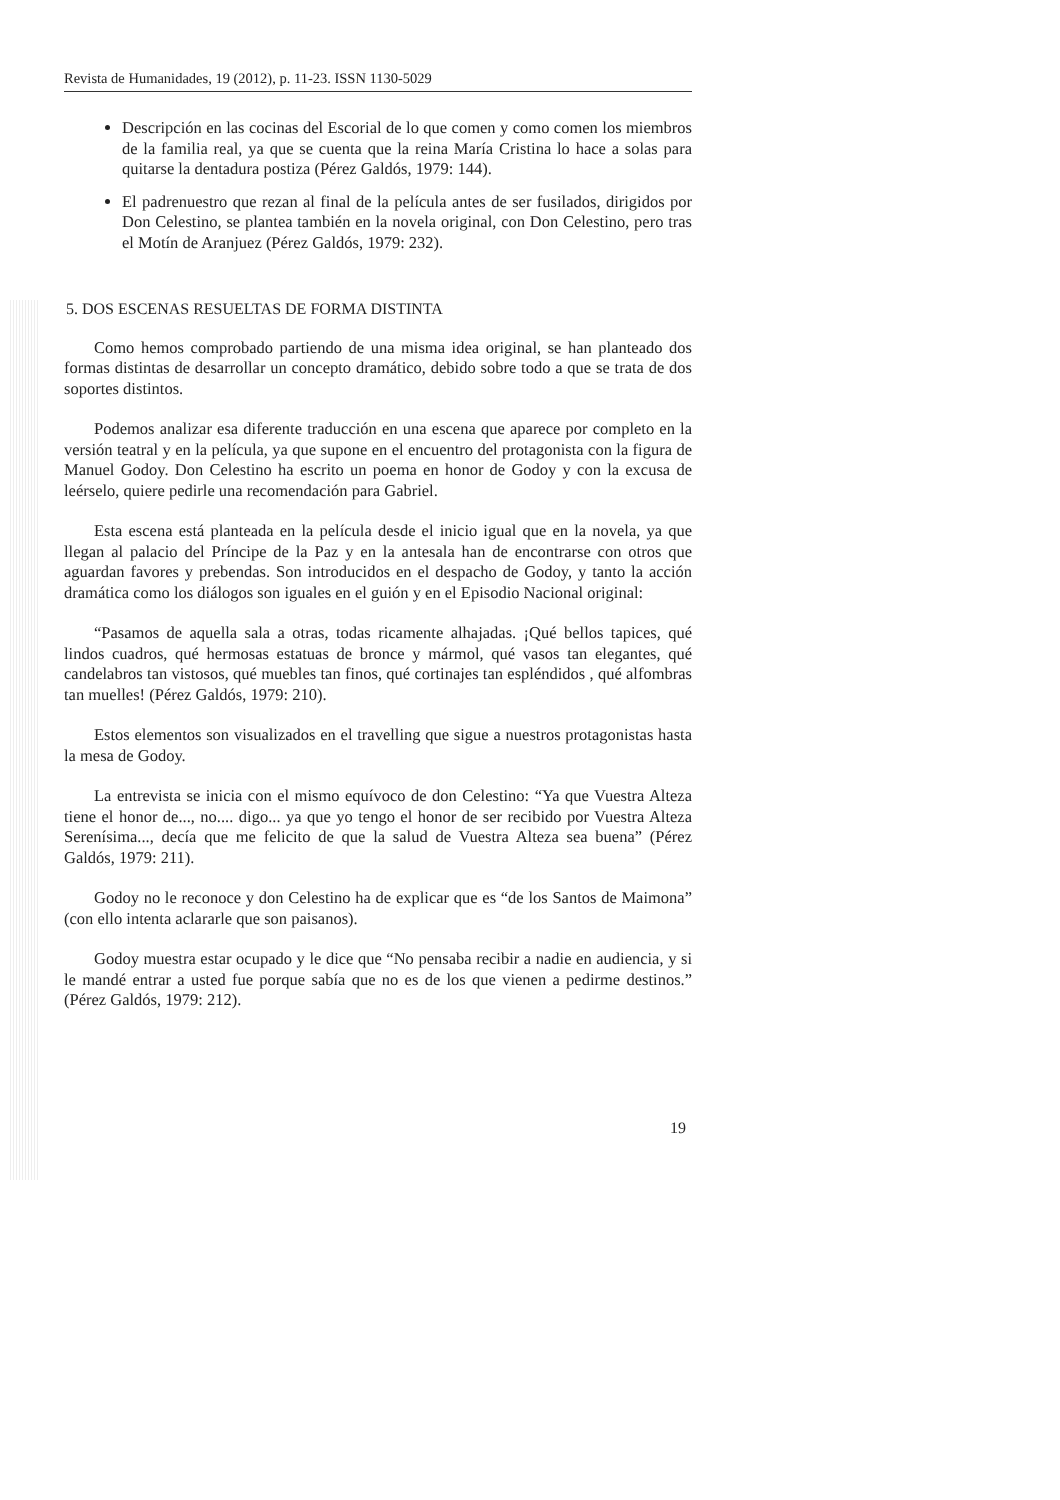Revista de Humanidades, 19 (2012), p. 11-23. ISSN 1130-5029
Descripción en las cocinas del Escorial de lo que comen y como comen los miembros de la familia real, ya que se cuenta que la reina María Cristina lo hace a solas para quitarse la dentadura postiza (Pérez Galdós, 1979: 144).
El padrenuestro que rezan al final de la película antes de ser fusilados, dirigidos por Don Celestino, se plantea también en la novela original, con Don Celestino, pero tras el Motín de Aranjuez (Pérez Galdós, 1979: 232).
5. DOS ESCENAS RESUELTAS DE FORMA DISTINTA
Como hemos comprobado partiendo de una misma idea original, se han planteado dos formas distintas de desarrollar un concepto dramático, debido sobre todo a que se trata de dos soportes distintos.
Podemos analizar esa diferente traducción en una escena que aparece por completo en la versión teatral y en la película, ya que supone en el encuentro del protagonista con la figura de Manuel Godoy. Don Celestino ha escrito un poema en honor de Godoy y con la excusa de leérselo, quiere pedirle una recomendación para Gabriel.
Esta escena está planteada en la película desde el inicio igual que en la novela, ya que llegan al palacio del Príncipe de la Paz y en la antesala han de encontrarse con otros que aguardan favores y prebendas. Son introducidos en el despacho de Godoy, y tanto la acción dramática como los diálogos son iguales en el guión y en el Episodio Nacional original:
“Pasamos de aquella sala a otras, todas ricamente alhajadas. ¡Qué bellos tapices, qué lindos cuadros, qué hermosas estatuas de bronce y mármol, qué vasos tan elegantes, qué candelabros tan vistosos, qué muebles tan finos, qué cortinajes tan espléndidos , qué alfombras tan muelles! (Pérez Galdós, 1979: 210).
Estos elementos son visualizados en el travelling que sigue a nuestros protagonistas hasta la mesa de Godoy.
La entrevista se inicia con el mismo equívoco de don Celestino: “Ya que Vuestra Alteza tiene el honor de..., no.... digo... ya que yo tengo el honor de ser recibido por Vuestra Alteza Serenísima..., decía que me felicito de que la salud de Vuestra Alteza sea buena” (Pérez Galdós, 1979: 211).
Godoy no le reconoce y don Celestino ha de explicar que es “de los Santos de Maimona” (con ello intenta aclararle que son paisanos).
Godoy muestra estar ocupado y le dice que “No pensaba recibir a nadie en audiencia, y si le mandé entrar a usted fue porque sabía que no es de los que vienen a pedirme destinos.” (Pérez Galdós, 1979: 212).
19